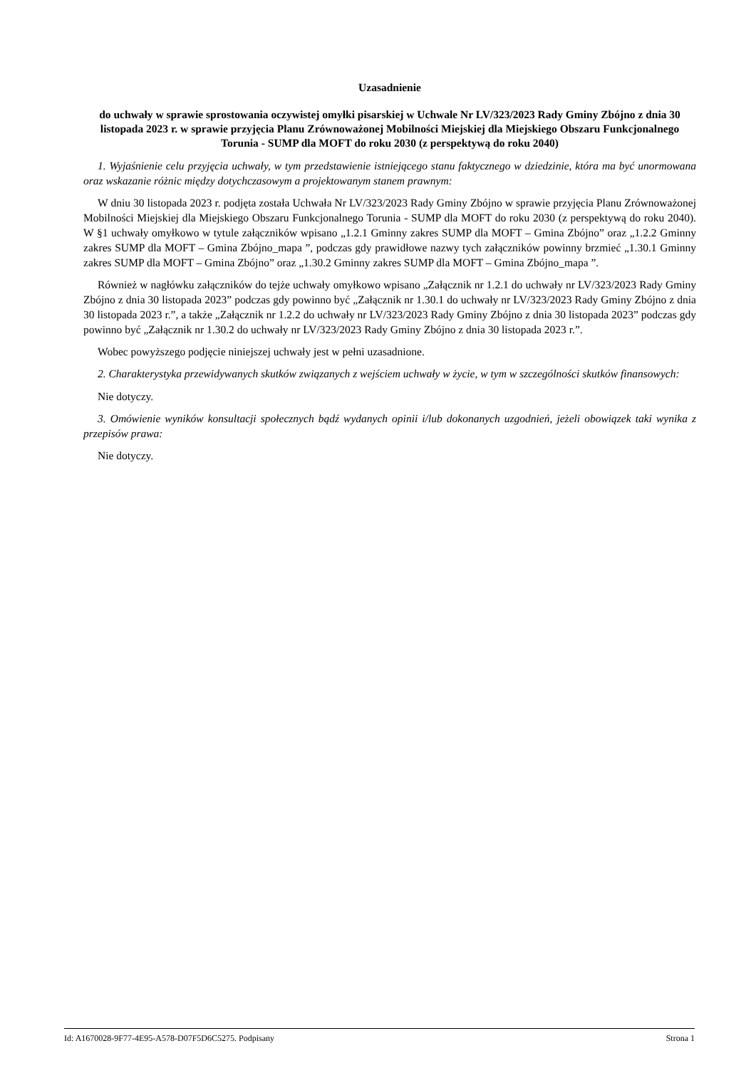Uzasadnienie
do uchwały w sprawie sprostowania oczywistej omyłki pisarskiej w Uchwale Nr LV/323/2023 Rady Gminy Zbójno z dnia 30 listopada 2023 r. w sprawie przyjęcia Planu Zrównoważonej Mobilności Miejskiej dla Miejskiego Obszaru Funkcjonalnego Torunia - SUMP dla MOFT do roku 2030 (z perspektywą do roku 2040)
1. Wyjaśnienie celu przyjęcia uchwały, w tym przedstawienie istniejącego stanu faktycznego w dziedzinie, która ma być unormowana oraz wskazanie różnic między dotychczasowym a projektowanym stanem prawnym:
W dniu 30 listopada 2023 r. podjęta została Uchwała Nr LV/323/2023 Rady Gminy Zbójno w sprawie przyjęcia Planu Zrównoważonej Mobilności Miejskiej dla Miejskiego Obszaru Funkcjonalnego Torunia - SUMP dla MOFT do roku 2030 (z perspektywą do roku 2040). W §1 uchwały omyłkowo w tytule załączników wpisano „1.2.1 Gminny zakres SUMP dla MOFT – Gmina Zbójno” oraz „1.2.2 Gminny zakres SUMP dla MOFT – Gmina Zbójno_mapa ”, podczas gdy prawidłowe nazwy tych załączników powinny brzmieć „1.30.1 Gminny zakres SUMP dla MOFT – Gmina Zbójno” oraz „1.30.2 Gminny zakres SUMP dla MOFT – Gmina Zbójno_mapa ”.
Również w nagłówku załączników do tejże uchwały omyłkowo wpisano „Załącznik nr 1.2.1 do uchwały nr LV/323/2023 Rady Gminy Zbójno z dnia 30 listopada 2023” podczas gdy powinno być „Załącznik nr 1.30.1 do uchwały nr LV/323/2023 Rady Gminy Zbójno z dnia 30 listopada 2023 r.”, a także „Załącznik nr 1.2.2 do uchwały nr LV/323/2023 Rady Gminy Zbójno z dnia 30 listopada 2023” podczas gdy powinno być „Załącznik nr 1.30.2 do uchwały nr LV/323/2023 Rady Gminy Zbójno z dnia 30 listopada 2023 r.”.
Wobec powyższego podjęcie niniejszej uchwały jest w pełni uzasadnione.
2. Charakterystyka przewidywanych skutków związanych z wejściem uchwały w życie, w tym w szczególności skutków finansowych:
Nie dotyczy.
3. Omówienie wyników konsultacji społecznych bądź wydanych opinii i/lub dokonanych uzgodnień, jeżeli obowiązek taki wynika z przepisów prawa:
Nie dotyczy.
Id: A1670028-9F77-4E95-A578-D07F5D6C5275. Podpisany Strona 1